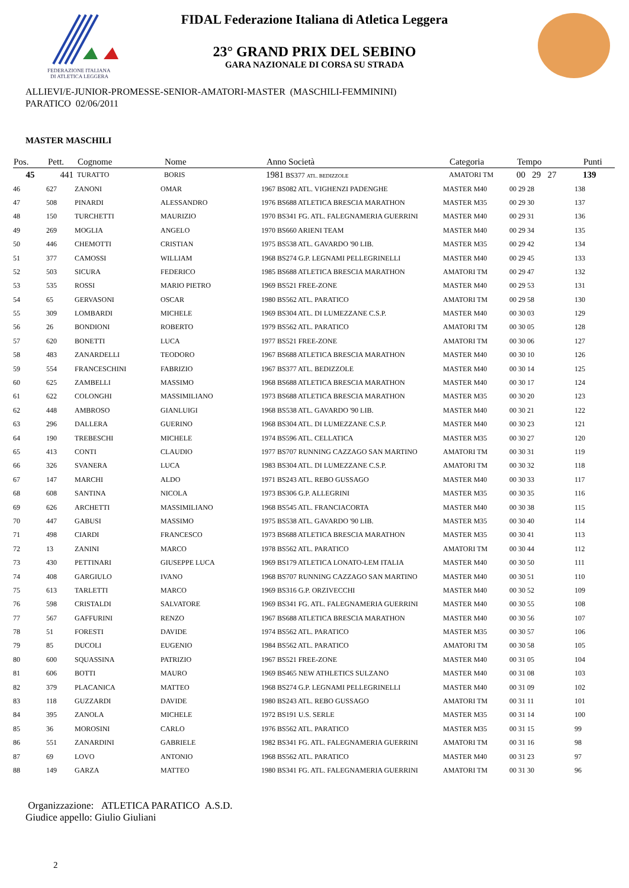FEDERAZIONE ITALIANA
DI ATLETICA LEGGERA
FIDAL Federazione Italiana di Atletica Leggera
23° GRAND PRIX DEL SEBINO
GARA NAZIONALE DI CORSA SU STRADA
ALLIEVI/E-JUNIOR-PROMESSE-SENIOR-AMATORI-MASTER (MASCHILI-FEMMININI)
PARATICO 02/06/2011
MASTER MASCHILI
| Pos. | Pett. | Cognome | Nome | Anno Società | Categoria | Tempo | Punti |
| --- | --- | --- | --- | --- | --- | --- | --- |
| 45 | 441 | TURATTO | BORIS | 1981 BS377 ATL. BEDIZZOLE | AMATORI TM | 00 29 27 | 139 |
| 46 | 627 | ZANONI | OMAR | 1967 BS082 ATL. VIGHENZI PADENGHE | MASTER M40 | 00 29 28 | 138 |
| 47 | 508 | PINARDI | ALESSANDRO | 1976 BS688 ATLETICA BRESCIA MARATHON | MASTER M35 | 00 29 30 | 137 |
| 48 | 150 | TURCHETTI | MAURIZIO | 1970 BS341 FG. ATL. FALEGNAMERIA GUERRINI | MASTER M40 | 00 29 31 | 136 |
| 49 | 269 | MOGLIA | ANGELO | 1970 BS660 ARIENI TEAM | MASTER M40 | 00 29 34 | 135 |
| 50 | 446 | CHEMOTTI | CRISTIAN | 1975 BS538 ATL. GAVARDO '90 LIB. | MASTER M35 | 00 29 42 | 134 |
| 51 | 377 | CAMOSSI | WILLIAM | 1968 BS274 G.P. LEGNAMI PELLEGRINELLI | MASTER M40 | 00 29 45 | 133 |
| 52 | 503 | SICURA | FEDERICO | 1985 BS688 ATLETICA BRESCIA MARATHON | AMATORI TM | 00 29 47 | 132 |
| 53 | 535 | ROSSI | MARIO PIETRO | 1969 BS521 FREE-ZONE | MASTER M40 | 00 29 53 | 131 |
| 54 | 65 | GERVASONI | OSCAR | 1980 BS562 ATL. PARATICO | AMATORI TM | 00 29 58 | 130 |
| 55 | 309 | LOMBARDI | MICHELE | 1969 BS304 ATL. DI LUMEZZANE C.S.P. | MASTER M40 | 00 30 03 | 129 |
| 56 | 26 | BONDIONI | ROBERTO | 1979 BS562 ATL. PARATICO | AMATORI TM | 00 30 05 | 128 |
| 57 | 620 | BONETTI | LUCA | 1977 BS521 FREE-ZONE | AMATORI TM | 00 30 06 | 127 |
| 58 | 483 | ZANARDELLI | TEODORO | 1967 BS688 ATLETICA BRESCIA MARATHON | MASTER M40 | 00 30 10 | 126 |
| 59 | 554 | FRANCESCHINI | FABRIZIO | 1967 BS377 ATL. BEDIZZOLE | MASTER M40 | 00 30 14 | 125 |
| 60 | 625 | ZAMBELLI | MASSIMO | 1968 BS688 ATLETICA BRESCIA MARATHON | MASTER M40 | 00 30 17 | 124 |
| 61 | 622 | COLONGHI | MASSIMILIANO | 1973 BS688 ATLETICA BRESCIA MARATHON | MASTER M35 | 00 30 20 | 123 |
| 62 | 448 | AMBROSO | GIANLUIGI | 1968 BS538 ATL. GAVARDO '90 LIB. | MASTER M40 | 00 30 21 | 122 |
| 63 | 296 | DALLERA | GUERINO | 1968 BS304 ATL. DI LUMEZZANE C.S.P. | MASTER M40 | 00 30 23 | 121 |
| 64 | 190 | TREBESCHI | MICHELE | 1974 BS596 ATL. CELLATICA | MASTER M35 | 00 30 27 | 120 |
| 65 | 413 | CONTI | CLAUDIO | 1977 BS707 RUNNING CAZZAGO SAN MARTINO | AMATORI TM | 00 30 31 | 119 |
| 66 | 326 | SVANERA | LUCA | 1983 BS304 ATL. DI LUMEZZANE C.S.P. | AMATORI TM | 00 30 32 | 118 |
| 67 | 147 | MARCHI | ALDO | 1971 BS243 ATL. REBO GUSSAGO | MASTER M40 | 00 30 33 | 117 |
| 68 | 608 | SANTINA | NICOLA | 1973 BS306 G.P. ALLEGRINI | MASTER M35 | 00 30 35 | 116 |
| 69 | 626 | ARCHETTI | MASSIMILIANO | 1968 BS545 ATL. FRANCIACORTA | MASTER M40 | 00 30 38 | 115 |
| 70 | 447 | GABUSI | MASSIMO | 1975 BS538 ATL. GAVARDO '90 LIB. | MASTER M35 | 00 30 40 | 114 |
| 71 | 498 | CIARDI | FRANCESCO | 1973 BS688 ATLETICA BRESCIA MARATHON | MASTER M35 | 00 30 41 | 113 |
| 72 | 13 | ZANINI | MARCO | 1978 BS562 ATL. PARATICO | AMATORI TM | 00 30 44 | 112 |
| 73 | 430 | PETTINARI | GIUSEPPE LUCA | 1969 BS179 ATLETICA LONATO-LEM ITALIA | MASTER M40 | 00 30 50 | 111 |
| 74 | 408 | GARGIULO | IVANO | 1968 BS707 RUNNING CAZZAGO SAN MARTINO | MASTER M40 | 00 30 51 | 110 |
| 75 | 613 | TARLETTI | MARCO | 1969 BS316 G.P. ORZIVECCHI | MASTER M40 | 00 30 52 | 109 |
| 76 | 598 | CRISTALDI | SALVATORE | 1969 BS341 FG. ATL. FALEGNAMERIA GUERRINI | MASTER M40 | 00 30 55 | 108 |
| 77 | 567 | GAFFURINI | RENZO | 1967 BS688 ATLETICA BRESCIA MARATHON | MASTER M40 | 00 30 56 | 107 |
| 78 | 51 | FORESTI | DAVIDE | 1974 BS562 ATL. PARATICO | MASTER M35 | 00 30 57 | 106 |
| 79 | 85 | DUCOLI | EUGENIO | 1984 BS562 ATL. PARATICO | AMATORI TM | 00 30 58 | 105 |
| 80 | 600 | SQUASSINA | PATRIZIO | 1967 BS521 FREE-ZONE | MASTER M40 | 00 31 05 | 104 |
| 81 | 606 | BOTTI | MAURO | 1969 BS465 NEW ATHLETICS SULZANO | MASTER M40 | 00 31 08 | 103 |
| 82 | 379 | PLACANICA | MATTEO | 1968 BS274 G.P. LEGNAMI PELLEGRINELLI | MASTER M40 | 00 31 09 | 102 |
| 83 | 118 | GUZZARDI | DAVIDE | 1980 BS243 ATL. REBO GUSSAGO | AMATORI TM | 00 31 11 | 101 |
| 84 | 395 | ZANOLA | MICHELE | 1972 BS191 U.S. SERLE | MASTER M35 | 00 31 14 | 100 |
| 85 | 36 | MOROSINI | CARLO | 1976 BS562 ATL. PARATICO | MASTER M35 | 00 31 15 | 99 |
| 86 | 551 | ZANARDINI | GABRIELE | 1982 BS341 FG. ATL. FALEGNAMERIA GUERRINI | AMATORI TM | 00 31 16 | 98 |
| 87 | 69 | LOVO | ANTONIO | 1968 BS562 ATL. PARATICO | MASTER M40 | 00 31 23 | 97 |
| 88 | 149 | GARZA | MATTEO | 1980 BS341 FG. ATL. FALEGNAMERIA GUERRINI | AMATORI TM | 00 31 30 | 96 |
Organizzazione: ATLETICA PARATICO A.S.D.
Giudice appello: Giulio Giuliani
2